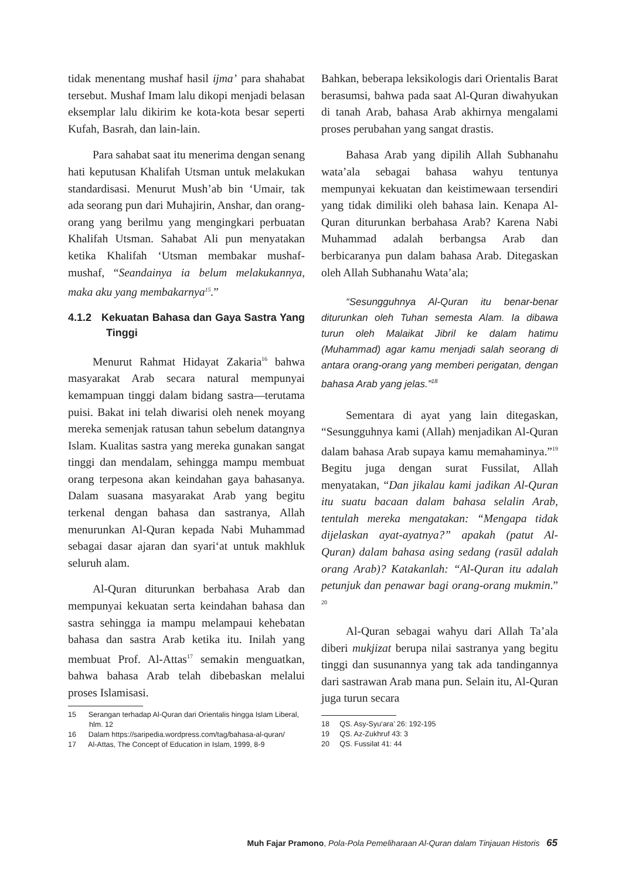tidak menentang mushaf hasil ijma’ para shahabat tersebut. Mushaf Imam lalu dikopi menjadi belasan eksemplar lalu dikirim ke kota-kota besar seperti Kufah, Basrah, dan lain-lain.
Para sahabat saat itu menerima dengan senang hati keputusan Khalifah Utsman untuk melakukan standardisasi. Menurut Mush’ab bin ‘Umair, tak ada seorang pun dari Muhajirin, Anshar, dan orang-orang yang berilmu yang mengingkari perbuatan Khalifah Utsman. Sahabat Ali pun menyatakan ketika Khalifah ‘Utsman membakar mushaf-mushaf, “Seandainya ia belum melakukannya, maka aku yang membakarnya<sup>15</sup>.”
4.1.2 Kekuatan Bahasa dan Gaya Sastra Yang Tinggi
Menurut Rahmat Hidayat Zakaria<sup>16</sup> bahwa masyarakat Arab secara natural mempunyai kemampuan tinggi dalam bidang sastra—terutama puisi. Bakat ini telah diwarisi oleh nenek moyang mereka semenjak ratusan tahun sebelum datangnya Islam. Kualitas sastra yang mereka gunakan sangat tinggi dan mendalam, sehingga mampu membuat orang terpesona akan keindahan gaya bahasanya. Dalam suasana masyarakat Arab yang begitu terkenal dengan bahasa dan sastranya, Allah menurunkan Al-Quran kepada Nabi Muhammad sebagai dasar ajaran dan syari‘at untuk makhluk seluruh alam.
Al-Quran diturunkan berbahasa Arab dan mempunyai kekuatan serta keindahan bahasa dan sastra sehingga ia mampu melampaui kehebatan bahasa dan sastra Arab ketika itu. Inilah yang membuat Prof. Al-Attas<sup>17</sup> semakin menguatkan, bahwa bahasa Arab telah dibebaskan melalui proses Islamisasi.
15 Serangan terhadap Al-Quran dari Orientalis hingga Islam Liberal, hlm. 12
16 Dalam https://saripedia.wordpress.com/tag/bahasa-al-quran/
17 Al-Attas, The Concept of Education in Islam, 1999, 8-9
Bahkan, beberapa leksikologis dari Orientalis Barat berasumsi, bahwa pada saat Al-Quran diwahyukan di tanah Arab, bahasa Arab akhirnya mengalami proses perubahan yang sangat drastis.
Bahasa Arab yang dipilih Allah Subhanahu wata’ala sebagai bahasa wahyu tentunya mempunyai kekuatan dan keistimewaan tersendiri yang tidak dimiliki oleh bahasa lain. Kenapa Al-Quran diturunkan berbahasa Arab? Karena Nabi Muhammad adalah berbangsa Arab dan berbicaranya pun dalam bahasa Arab. Ditegaskan oleh Allah Subhanahu Wata’ala;
“Sesungguhnya Al-Quran itu benar-benar diturunkan oleh Tuhan semesta Alam. Ia dibawa turun oleh Malaikat Jibril ke dalam hatimu (Muhammad) agar kamu menjadi salah seorang di antara orang-orang yang memberi perigatan, dengan bahasa Arab yang jelas.”<sup>18</sup>
Sementara di ayat yang lain ditegaskan, “Sesungguhnya kami (Allah) menjadikan Al-Quran dalam bahasa Arab supaya kamu memahaminya.”<sup>19</sup> Begitu juga dengan surat Fussilat, Allah menyatakan, “Dan jikalau kami jadikan Al-Quran itu suatu bacaan dalam bahasa selalin Arab, tentulah mereka mengatakan: “Mengapa tidak dijelaskan ayat-ayatnya?” apakah (patut Al-Quran) dalam bahasa asing sedang (rasūl adalah orang Arab)? Katakanlah: “Al-Quran itu adalah petunjuk dan penawar bagi orang-orang mukmin.” <sup>20</sup>
Al-Quran sebagai wahyu dari Allah Ta’ala diberi mukjizat berupa nilai sastranya yang begitu tinggi dan susunannya yang tak ada tandingannya dari sastrawan Arab mana pun. Selain itu, Al-Quran juga turun secara
18 QS. Asy-Syu‘ara’ 26: 192-195
19 QS. Az-Zukhruf 43: 3
20 QS. Fussilat 41: 44
Muh Fajar Pramono, Pola-Pola Pemeliharaan Al-Quran dalam Tinjauan Historis 65